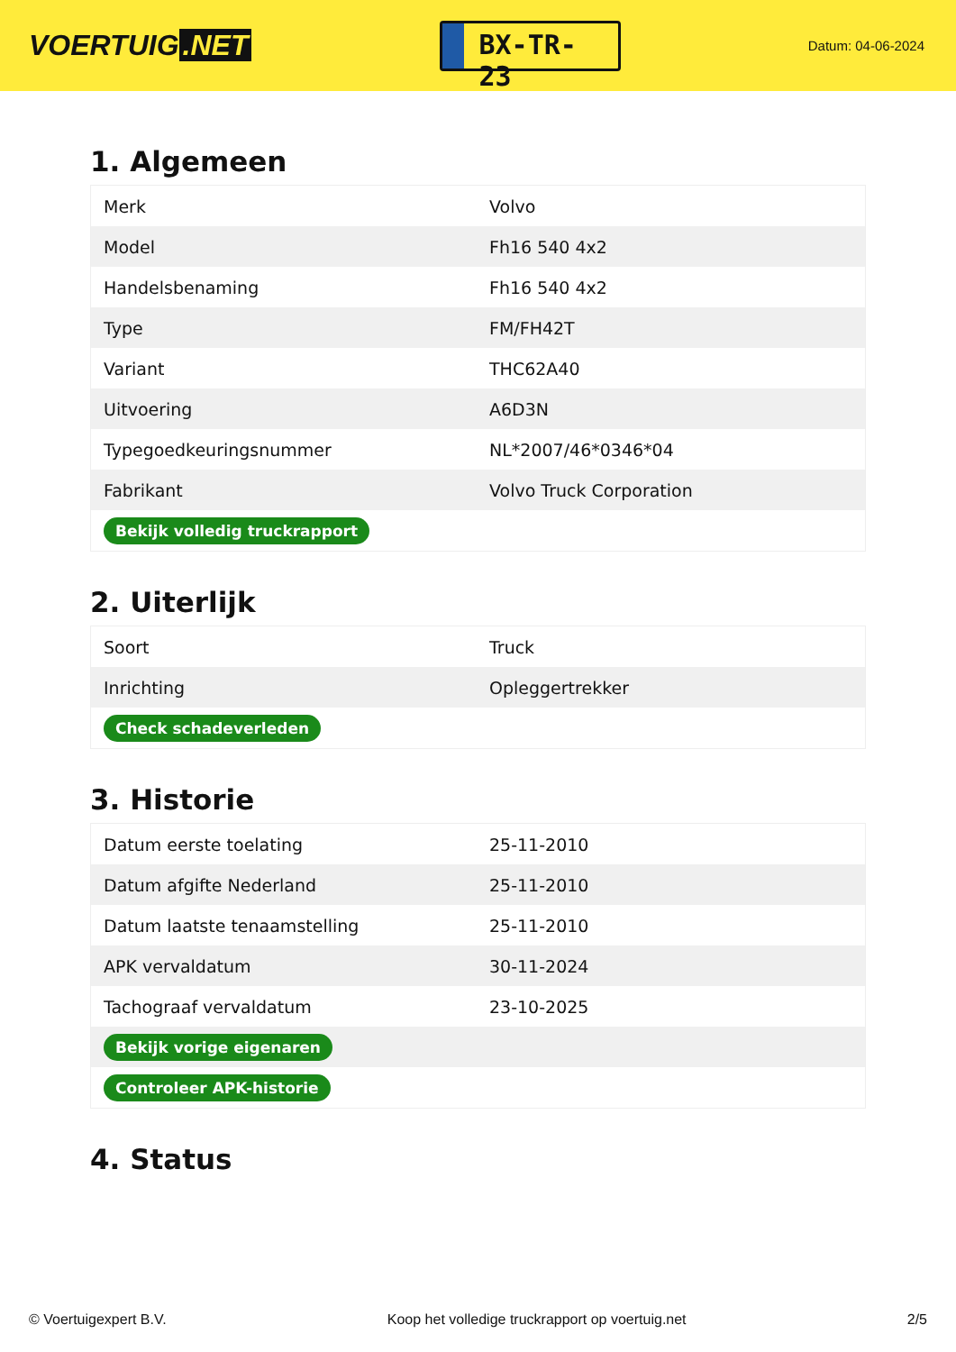VOERTUIG.NET
BX-TR-23
Datum: 04-06-2024
1. Algemeen
| Merk | Volvo |
| Model | Fh16 540 4x2 |
| Handelsbenaming | Fh16 540 4x2 |
| Type | FM/FH42T |
| Variant | THC62A40 |
| Uitvoering | A6D3N |
| Typegoedkeuringsnummer | NL*2007/46*0346*04 |
| Fabrikant | Volvo Truck Corporation |
| Bekijk volledig truckrapport | |
2. Uiterlijk
| Soort | Truck |
| Inrichting | Opleggertrekker |
| Check schadeverleden | |
3. Historie
| Datum eerste toelating | 25-11-2010 |
| Datum afgifte Nederland | 25-11-2010 |
| Datum laatste tenaamstelling | 25-11-2010 |
| APK vervaldatum | 30-11-2024 |
| Tachograaf vervaldatum | 23-10-2025 |
| Bekijk vorige eigenaren | |
| Controleer APK-historie | |
4. Status
© Voertuigexpert B.V. Koop het volledige truckrapport op voertuig.net 2/5